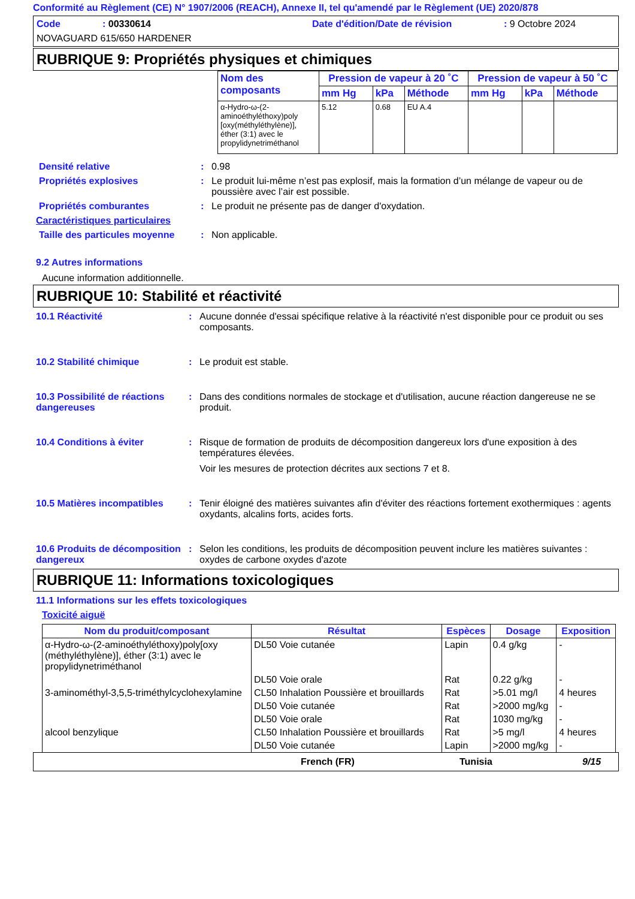Conformité au Règlement (CE) N° 1907/2006 (REACH), Annexe II, tel qu'amendé par le Règlement (UE) 2020/878
Code: 00330614 Date d'édition/Date de révision: 9 Octobre 2024
NOVAGUARD 615/650 HARDENER
RUBRIQUE 9: Propriétés physiques et chimiques
| Nom des composants | Pression de vapeur à 20 ˚C | | | Pression de vapeur à 50 ˚C | | |
| --- | --- | --- | --- | --- | --- | --- |
| | mm Hg | kPa | Méthode | mm Hg | kPa | Méthode |
| α-Hydro-ω-(2-aminoéthyléthoxy)poly [oxy(méthyléthylène)], éther (3:1) avec le propylidynetriméthanol | 5.12 | 0.68 | EU A.4 | | | |
Densité relative: 0.98
Propriétés explosives: Le produit lui-même n’est pas explosif, mais la formation d’un mélange de vapeur ou de poussière avec l’air est possible.
Propriétés comburantes: Le produit ne présente pas de danger d'oxydation.
Caractéristiques particulaires
Taille des particules moyenne: Non applicable.
9.2 Autres informations
Aucune information additionnelle.
RUBRIQUE 10: Stabilité et réactivité
10.1 Réactivité: Aucune donnée d'essai spécifique relative à la réactivité n'est disponible pour ce produit ou ses composants.
10.2 Stabilité chimique: Le produit est stable.
10.3 Possibilité de réactions dangereuses: Dans des conditions normales de stockage et d'utilisation, aucune réaction dangereuse ne se produit.
10.4 Conditions à éviter: Risque de formation de produits de décomposition dangereux lors d'une exposition à des températures élevées.
Voir les mesures de protection décrites aux sections 7 et 8.
10.5 Matières incompatibles: Tenir éloigné des matières suivantes afin d'éviter des réactions fortement exothermiques : agents oxydants, alcalins forts, acides forts.
10.6 Produits de décomposition dangereux: Selon les conditions, les produits de décomposition peuvent inclure les matières suivantes : oxydes de carbone oxydes d'azote
RUBRIQUE 11: Informations toxicologiques
11.1 Informations sur les effets toxicologiques
Toxicité aiguë
| Nom du produit/composant | Résultat | Espèces | Dosage | Exposition |
| --- | --- | --- | --- | --- |
| α-Hydro-ω-(2-aminoéthyléthoxy)poly[oxy (méthyléthylène)], éther (3:1) avec le propylidynetriméthanol | DL50 Voie cutanée | Lapin | 0.4 g/kg | - |
| | DL50 Voie orale | Rat | 0.22 g/kg | - |
| 3-aminométhyl-3,5,5-triméthylcyclohexylamine | CL50 Inhalation Poussière et brouillards | Rat | >5.01 mg/l | 4 heures |
| | DL50 Voie cutanée | Rat | >2000 mg/kg | - |
| | DL50 Voie orale | Rat | 1030 mg/kg | - |
| alcool benzylique | CL50 Inhalation Poussière et brouillards | Rat | >5 mg/l | 4 heures |
| | DL50 Voie cutanée | Lapin | >2000 mg/kg | - |
French (FR) Tunisia 9/15